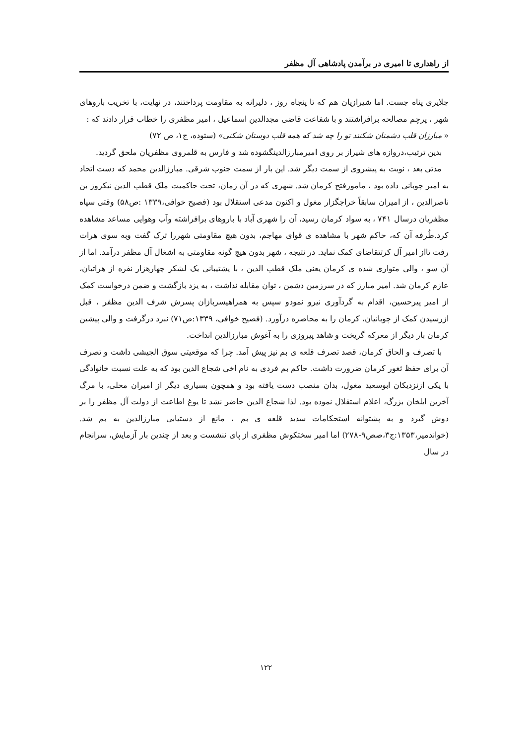از راهداری تا امیری در برآمدن پادشاهی آل مظفر
جلایری پناه جست. اما شیرازیان هم که تا پنجاه روز ، دلیرانه به مقاومت پرداختند، در نهایت، با تخریب باروهای شهر ، پرچم مصالحه برافراشتند و با شفاعت قاضی مجدالدین اسماعیل ، امیر مظفری را خطاب قرار دادند که :
« مبارزان قلب دشمنان شکنند تو را چه شد که همه قلب دوستان شکنی» (ستوده، ج۱، ص ۷۲)
بدین ترتیب،دروازه های شیراز بر روی امیرمبارزالدینگشوده شد و فارس به قلمروی مظفریان ملحق گردید.
مدتی بعد ، نوبت به پیشروی از سمت دیگر شد. این بار از سمت جنوب شرقی. مبارزالدین محمد که دست اتحاد به امیر چوبانی داده بود ، مامورفتح کرمان شد. شهری که در آن زمان، تحت حاکمیت ملک قطب الدین نیکروز بن ناصرالدین ، از امیران سابقاً خراجگزار مغول و اکنون مدعی استقلال بود (فصیح خوافی،۱۳۳۹ :ص۵۸) وقتی سپاه مظفریان درسال ۷۴۱ ، به سواد کرمان رسید، آن را شهری آباد با باروهای برافراشته وآب وهوایی مساعد مشاهده کرد.طُرفه آن که، حاکم شهر با مشاهده ی قوای مهاجم، بدون هیچ مقاومتی شهررا ترک گفت وبه سوی هرات رفت تااز امیر آل کرتتقاضای کمک نماید. در نتیجه ، شهر بدون هیچ گونه مقاومتی به اشغال آل مظفر درآمد. اما از آن سو ، والی متواری شده ی کرمان یعنی ملک قطب الدین ، با پشتیبانی یک لشکر چهارهزار نفره از هراتیان، عازم کرمان شد. امیر مبارز که در سرزمین دشمن ، توان مقابله نداشت ، به یزد بازگشت و ضمن درخواست کمک از امیر پیرحسین، اقدام به گردآوری نیرو نمودو سپس به همراهیسربازان پسرش شرف الدین مظفر ، قبل ازرسیدن کمک از چوبانیان، کرمان را به محاصره درآورد. (فصیح خوافی، ۱۳۳۹:ص۷۱) نبرد درگرفت و والی پیشین کرمان بار دیگر از معرکه گریخت و شاهد پیروزی را به آغوش مبارزالدین انداخت.
با تصرف و الحاق کرمان، قصد تصرف قلعه ی بم نیز پیش آمد. چرا که موقعیتی سوق الجیشی داشت و تصرف آن برای حفظ ثغور کرمان ضرورت داشت. حاکم بم فردی به نام اخی شجاع الدین بود که به علت نسبت خانوادگی با یکی ازنزدیکان ابوسعید مغول، بدان منصب دست یافته بود و همچون بسیاری دیگر از امیران محلی، با مرگ آخرین ایلخان بزرگ، اعلام استقلال نموده بود. لذا شجاع الدین حاضر نشد تا یوغ اطاعت از دولت آل مظفر را بر دوش گیرد و به پشتوانه استحکامات سدید قلعه ی بم ، مانع از دستیابی مبارزالدین به بم شد.(خواندمیر،۱۳۵۳:ج۳،صص۹-۲۷۸) اما امیر سختکوش مظفری از پای ننشست و بعد از چندین بار آزمایش، سرانجام در سال
۱۲۲